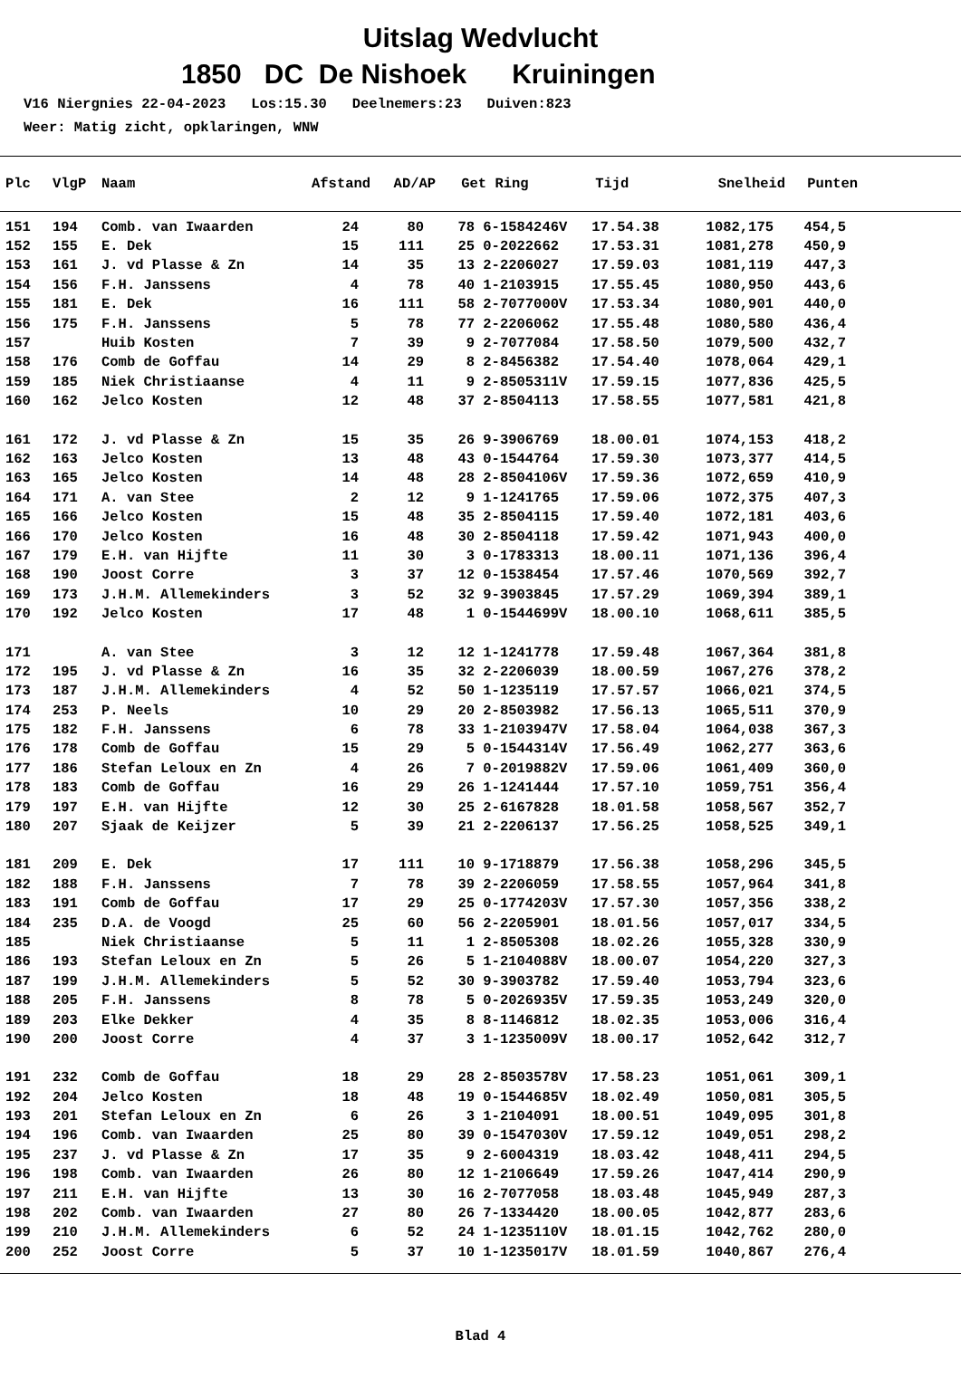Uitslag Wedvlucht
1850 DC De Nishoek Kruiningen
V16 Niergnies 22-04-2023 Los:15.30 Deelnemers:23 Duiven:823 Weer: Matig zicht, opklaringen, WNW
| Plc | VlgP | Naam | Afstand | AD/AP | Get | Ring | Tijd | Snelheid | Punten |
| --- | --- | --- | --- | --- | --- | --- | --- | --- | --- |
| 151 | 194 | Comb. van Iwaarden | 24 | 80 | 78 | 6-1584246V | 17.54.38 | 1082,175 | 454,5 |
| 152 | 155 | E. Dek | 15 | 111 | 25 | 0-2022662 | 17.53.31 | 1081,278 | 450,9 |
| 153 | 161 | J. vd Plasse & Zn | 14 | 35 | 13 | 2-2206027 | 17.59.03 | 1081,119 | 447,3 |
| 154 | 156 | F.H. Janssens | 4 | 78 | 40 | 1-2103915 | 17.55.45 | 1080,950 | 443,6 |
| 155 | 181 | E. Dek | 16 | 111 | 58 | 2-7077000V | 17.53.34 | 1080,901 | 440,0 |
| 156 | 175 | F.H. Janssens | 5 | 78 | 77 | 2-2206062 | 17.55.48 | 1080,580 | 436,4 |
| 157 | | Huib Kosten | 7 | 39 | 9 | 2-7077084 | 17.58.50 | 1079,500 | 432,7 |
| 158 | 176 | Comb de Goffau | 14 | 29 | 8 | 2-8456382 | 17.54.40 | 1078,064 | 429,1 |
| 159 | 185 | Niek Christiaanse | 4 | 11 | 9 | 2-8505311V | 17.59.15 | 1077,836 | 425,5 |
| 160 | 162 | Jelco Kosten | 12 | 48 | 37 | 2-8504113 | 17.58.55 | 1077,581 | 421,8 |
| 161 | 172 | J. vd Plasse & Zn | 15 | 35 | 26 | 9-3906769 | 18.00.01 | 1074,153 | 418,2 |
| 162 | 163 | Jelco Kosten | 13 | 48 | 43 | 0-1544764 | 17.59.30 | 1073,377 | 414,5 |
| 163 | 165 | Jelco Kosten | 14 | 48 | 28 | 2-8504106V | 17.59.36 | 1072,659 | 410,9 |
| 164 | 171 | A. van Stee | 2 | 12 | 9 | 1-1241765 | 17.59.06 | 1072,375 | 407,3 |
| 165 | 166 | Jelco Kosten | 15 | 48 | 35 | 2-8504115 | 17.59.40 | 1072,181 | 403,6 |
| 166 | 170 | Jelco Kosten | 16 | 48 | 30 | 2-8504118 | 17.59.42 | 1071,943 | 400,0 |
| 167 | 179 | E.H. van Hijfte | 11 | 30 | 3 | 0-1783313 | 18.00.11 | 1071,136 | 396,4 |
| 168 | 190 | Joost Corre | 3 | 37 | 12 | 0-1538454 | 17.57.46 | 1070,569 | 392,7 |
| 169 | 173 | J.H.M. Allemekinders | 3 | 52 | 32 | 9-3903845 | 17.57.29 | 1069,394 | 389,1 |
| 170 | 192 | Jelco Kosten | 17 | 48 | 1 | 0-1544699V | 18.00.10 | 1068,611 | 385,5 |
| 171 | | A. van Stee | 3 | 12 | 12 | 1-1241778 | 17.59.48 | 1067,364 | 381,8 |
| 172 | 195 | J. vd Plasse & Zn | 16 | 35 | 32 | 2-2206039 | 18.00.59 | 1067,276 | 378,2 |
| 173 | 187 | J.H.M. Allemekinders | 4 | 52 | 50 | 1-1235119 | 17.57.57 | 1066,021 | 374,5 |
| 174 | 253 | P. Neels | 10 | 29 | 20 | 2-8503982 | 17.56.13 | 1065,511 | 370,9 |
| 175 | 182 | F.H. Janssens | 6 | 78 | 33 | 1-2103947V | 17.58.04 | 1064,038 | 367,3 |
| 176 | 178 | Comb de Goffau | 15 | 29 | 5 | 0-1544314V | 17.56.49 | 1062,277 | 363,6 |
| 177 | 186 | Stefan Leloux en Zn | 4 | 26 | 7 | 0-2019882V | 17.59.06 | 1061,409 | 360,0 |
| 178 | 183 | Comb de Goffau | 16 | 29 | 26 | 1-1241444 | 17.57.10 | 1059,751 | 356,4 |
| 179 | 197 | E.H. van Hijfte | 12 | 30 | 25 | 2-6167828 | 18.01.58 | 1058,567 | 352,7 |
| 180 | 207 | Sjaak de Keijzer | 5 | 39 | 21 | 2-2206137 | 17.56.25 | 1058,525 | 349,1 |
| 181 | 209 | E. Dek | 17 | 111 | 10 | 9-1718879 | 17.56.38 | 1058,296 | 345,5 |
| 182 | 188 | F.H. Janssens | 7 | 78 | 39 | 2-2206059 | 17.58.55 | 1057,964 | 341,8 |
| 183 | 191 | Comb de Goffau | 17 | 29 | 25 | 0-1774203V | 17.57.30 | 1057,356 | 338,2 |
| 184 | 235 | D.A. de Voogd | 25 | 60 | 56 | 2-2205901 | 18.01.56 | 1057,017 | 334,5 |
| 185 | | Niek Christiaanse | 5 | 11 | 1 | 2-8505308 | 18.02.26 | 1055,328 | 330,9 |
| 186 | 193 | Stefan Leloux en Zn | 5 | 26 | 5 | 1-2104088V | 18.00.07 | 1054,220 | 327,3 |
| 187 | 199 | J.H.M. Allemekinders | 5 | 52 | 30 | 9-3903782 | 17.59.40 | 1053,794 | 323,6 |
| 188 | 205 | F.H. Janssens | 8 | 78 | 5 | 0-2026935V | 17.59.35 | 1053,249 | 320,0 |
| 189 | 203 | Elke Dekker | 4 | 35 | 8 | 8-1146812 | 18.02.35 | 1053,006 | 316,4 |
| 190 | 200 | Joost Corre | 4 | 37 | 3 | 1-1235009V | 18.00.17 | 1052,642 | 312,7 |
| 191 | 232 | Comb de Goffau | 18 | 29 | 28 | 2-8503578V | 17.58.23 | 1051,061 | 309,1 |
| 192 | 204 | Jelco Kosten | 18 | 48 | 19 | 0-1544685V | 18.02.49 | 1050,081 | 305,5 |
| 193 | 201 | Stefan Leloux en Zn | 6 | 26 | 3 | 1-2104091 | 18.00.51 | 1049,095 | 301,8 |
| 194 | 196 | Comb. van Iwaarden | 25 | 80 | 39 | 0-1547030V | 17.59.12 | 1049,051 | 298,2 |
| 195 | 237 | J. vd Plasse & Zn | 17 | 35 | 9 | 2-6004319 | 18.03.42 | 1048,411 | 294,5 |
| 196 | 198 | Comb. van Iwaarden | 26 | 80 | 12 | 1-2106649 | 17.59.26 | 1047,414 | 290,9 |
| 197 | 211 | E.H. van Hijfte | 13 | 30 | 16 | 2-7077058 | 18.03.48 | 1045,949 | 287,3 |
| 198 | 202 | Comb. van Iwaarden | 27 | 80 | 26 | 7-1334420 | 18.00.05 | 1042,877 | 283,6 |
| 199 | 210 | J.H.M. Allemekinders | 6 | 52 | 24 | 1-1235110V | 18.01.15 | 1042,762 | 280,0 |
| 200 | 252 | Joost Corre | 5 | 37 | 10 | 1-1235017V | 18.01.59 | 1040,867 | 276,4 |
Blad 4